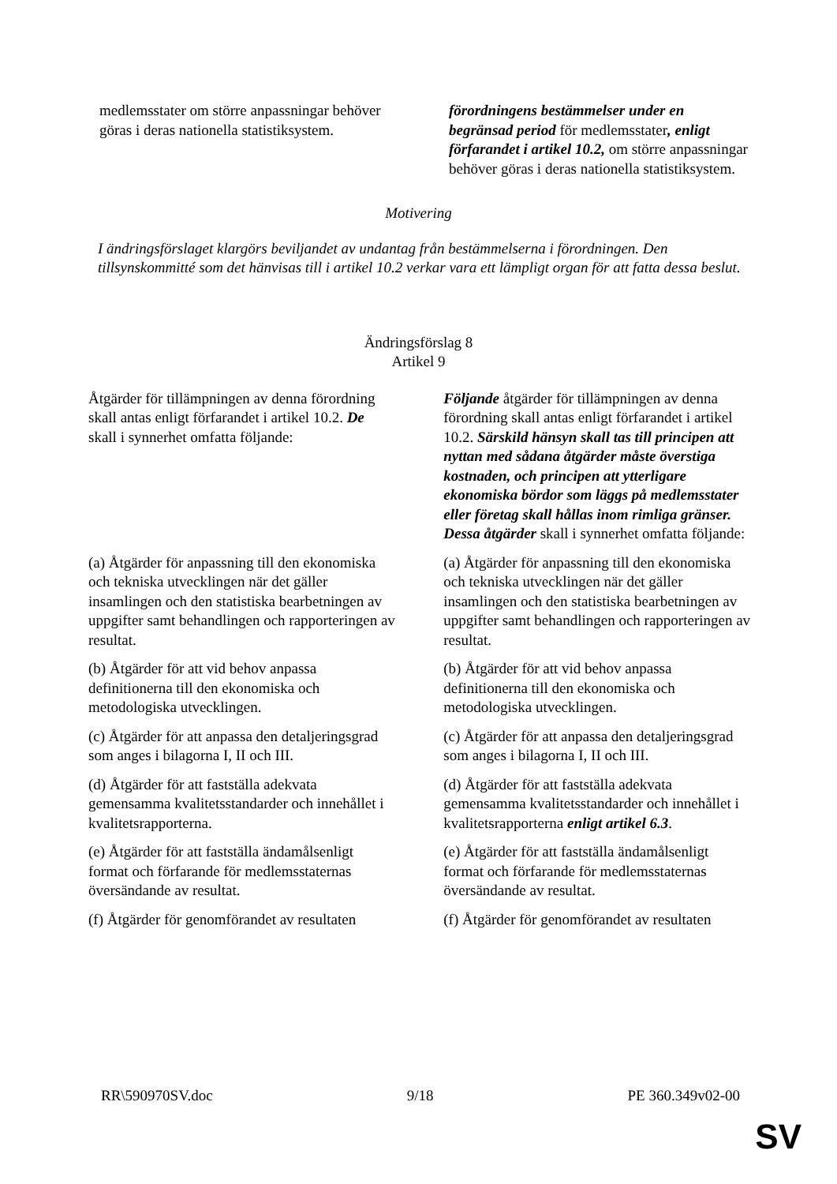| medlemsstater om större anpassningar behöver göras i deras nationella statistiksystem. | förordningens bestämmelser under en begränsad period för medlemsstater , enligt förfarandet i artikel 10.2, om större anpassningar behöver göras i deras nationella statistiksystem. |
Motivering
I ändringsförslaget klargörs beviljandet av undantag från bestämmelserna i förordningen. Den tillsynskommitté som det hänvisas till i artikel 10.2 verkar vara ett lämpligt organ för att fatta dessa beslut.
Ändringsförslag 8
Artikel 9
| Åtgärder för tillämpningen av denna förordning skall antas enligt förfarandet i artikel 10.2. De skall i synnerhet omfatta följande: | Följande åtgärder för tillämpningen av denna förordning skall antas enligt förfarandet i artikel 10.2. Särskild hänsyn skall tas till principen att nyttan med sådana åtgärder måste överstiga kostnaden, och principen att ytterligare ekonomiska bördor som läggs på medlemsstater eller företag skall hållas inom rimliga gränser. Dessa åtgärder skall i synnerhet omfatta följande: |
| (a) Åtgärder för anpassning till den ekonomiska och tekniska utvecklingen när det gäller insamlingen och den statistiska bearbetningen av uppgifter samt behandlingen och rapporteringen av resultat. | (a) Åtgärder för anpassning till den ekonomiska och tekniska utvecklingen när det gäller insamlingen och den statistiska bearbetningen av uppgifter samt behandlingen och rapporteringen av resultat. |
| (b) Åtgärder för att vid behov anpassa definitionerna till den ekonomiska och metodologiska utvecklingen. | (b) Åtgärder för att vid behov anpassa definitionerna till den ekonomiska och metodologiska utvecklingen. |
| (c) Åtgärder för att anpassa den detaljeringsgrad som anges i bilagorna I, II och III. | (c) Åtgärder för att anpassa den detaljeringsgrad som anges i bilagorna I, II och III. |
| (d) Åtgärder för att fastställa adekvata gemensamma kvalitetsstandarder och innehållet i kvalitetsrapporterna. | (d) Åtgärder för att fastställa adekvata gemensamma kvalitetsstandarder och innehållet i kvalitetsrapporterna enligt artikel 6.3 . |
| (e) Åtgärder för att fastställa ändamålsenligt format och förfarande för medlemsstaternas översändande av resultat. | (e) Åtgärder för att fastställa ändamålsenligt format och förfarande för medlemsstaternas översändande av resultat. |
| (f) Åtgärder för genomförandet av resultaten | (f) Åtgärder för genomförandet av resultaten |
RR\590970SV.doc 9/18 PE 360.349v02-00
SV